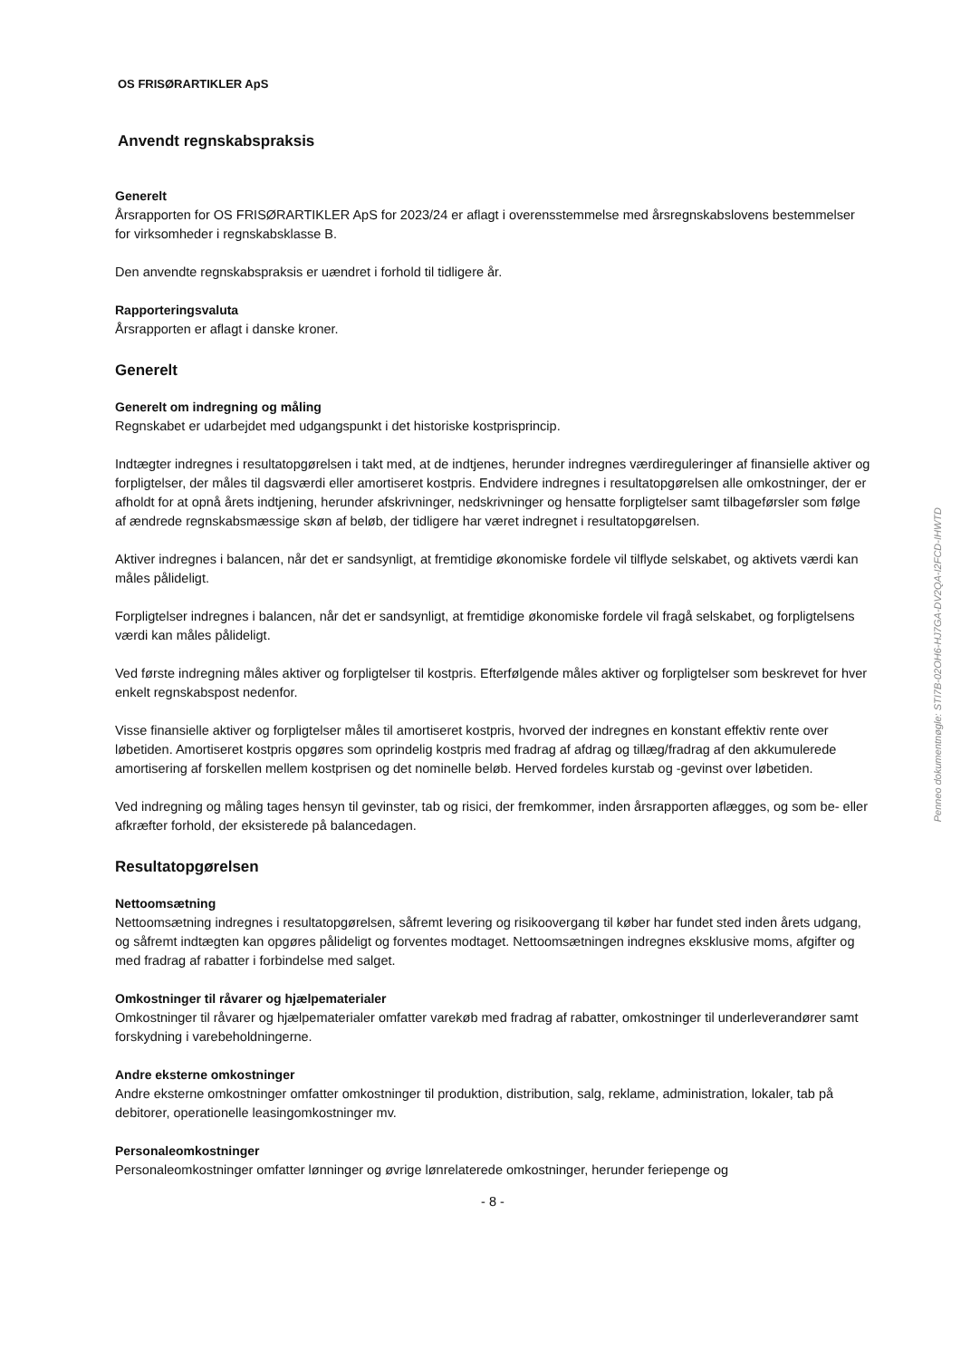OS FRISØRARTIKLER ApS
Anvendt regnskabspraksis
Generelt
Årsrapporten for OS FRISØRARTIKLER ApS for 2023/24 er aflagt i overensstemmelse med årsregnskabslovens bestemmelser for virksomheder i regnskabsklasse B.
Den anvendte regnskabspraksis er uændret i forhold til tidligere år.
Rapporteringsvaluta
Årsrapporten er aflagt i danske kroner.
Generelt
Generelt om indregning og måling
Regnskabet er udarbejdet med udgangspunkt i det historiske kostprisprincip.
Indtægter indregnes i resultatopgørelsen i takt med, at de indtjenes, herunder indregnes værdireguleringer af finansielle aktiver og forpligtelser, der måles til dagsværdi eller amortiseret kostpris. Endvidere indregnes i resultatopgørelsen alle omkostninger, der er afholdt for at opnå årets indtjening, herunder afskrivninger, nedskrivninger og hensatte forpligtelser samt tilbageførsler som følge af ændrede regnskabsmæssige skøn af beløb, der tidligere har været indregnet i resultatopgørelsen.
Aktiver indregnes i balancen, når det er sandsynligt, at fremtidige økonomiske fordele vil tilflyde selskabet, og aktivets værdi kan måles pålideligt.
Forpligtelser indregnes i balancen, når det er sandsynligt, at fremtidige økonomiske fordele vil fragå selskabet, og forpligtelsens værdi kan måles pålideligt.
Ved første indregning måles aktiver og forpligtelser til kostpris. Efterfølgende måles aktiver og forpligtelser som beskrevet for hver enkelt regnskabspost nedenfor.
Visse finansielle aktiver og forpligtelser måles til amortiseret kostpris, hvorved der indregnes en konstant effektiv rente over løbetiden. Amortiseret kostpris opgøres som oprindelig kostpris med fradrag af afdrag og tillæg/fradrag af den akkumulerede amortisering af forskellen mellem kostprisen og det nominelle beløb. Herved fordeles kurstab og -gevinst over løbetiden.
Ved indregning og måling tages hensyn til gevinster, tab og risici, der fremkommer, inden årsrapporten aflægges, og som be- eller afkræfter forhold, der eksisterede på balancedagen.
Resultatopgørelsen
Nettoomsætning
Nettoomsætning indregnes i resultatopgørelsen, såfremt levering og risikoovergang til køber har fundet sted inden årets udgang, og såfremt indtægten kan opgøres pålideligt og forventes modtaget. Nettoomsætningen indregnes eksklusive moms, afgifter og med fradrag af rabatter i forbindelse med salget.
Omkostninger til råvarer og hjælpematerialer
Omkostninger til råvarer og hjælpematerialer omfatter varekøb med fradrag af rabatter, omkostninger til underleverandører samt forskydning i varebeholdningerne.
Andre eksterne omkostninger
Andre eksterne omkostninger omfatter omkostninger til produktion, distribution, salg, reklame, administration, lokaler, tab på debitorer, operationelle leasingomkostninger mv.
Personaleomkostninger
Personaleomkostninger omfatter lønninger og øvrige lønrelaterede omkostninger, herunder feriepenge og
- 8 -
Penneo dokumentnøgle: STI7B-02OH6-HJ7GA-DV2QA-I2FCD-IHWTD